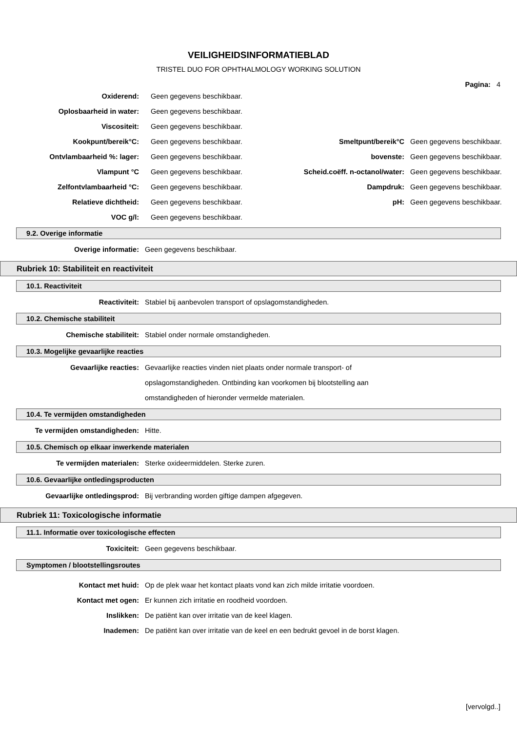VEILIGHEIDSINFORMATIEBLAD
TRISTEL DUO FOR OPHTHALMOLOGY WORKING SOLUTION
Pagina: 4
| Oxiderend: | Geen gegevens beschikbaar. | | |
| Oplosbaarheid in water: | Geen gegevens beschikbaar. | | |
| Viscositeit: | Geen gegevens beschikbaar. | | |
| Kookpunt/bereik°C: | Geen gegevens beschikbaar. | Smeltpunt/bereik°C | Geen gegevens beschikbaar. |
| Ontvlambaarheid %: lager: | Geen gegevens beschikbaar. | bovenste: | Geen gegevens beschikbaar. |
| Vlampunt °C | Geen gegevens beschikbaar. | Scheid.coëff. n-octanol/water: | Geen gegevens beschikbaar. |
| Zelfontvlambaarheid °C: | Geen gegevens beschikbaar. | Dampdruk: | Geen gegevens beschikbaar. |
| Relatieve dichtheid: | Geen gegevens beschikbaar. | pH: | Geen gegevens beschikbaar. |
| VOC g/l: | Geen gegevens beschikbaar. | | |
9.2. Overige informatie
Overige informatie: Geen gegevens beschikbaar.
Rubriek 10: Stabiliteit en reactiviteit
10.1. Reactiviteit
Reactiviteit: Stabiel bij aanbevolen transport of opslagomstandigheden.
10.2. Chemische stabiliteit
Chemische stabiliteit: Stabiel onder normale omstandigheden.
10.3. Mogelijke gevaarlijke reacties
Gevaarlijke reacties: Gevaarlijke reacties vinden niet plaats onder normale transport- of opslagomstandigheden. Ontbinding kan voorkomen bij blootstelling aan omstandigheden of hieronder vermelde materialen.
10.4. Te vermijden omstandigheden
Te vermijden omstandigheden: Hitte.
10.5. Chemisch op elkaar inwerkende materialen
Te vermijden materialen: Sterke oxideermiddelen. Sterke zuren.
10.6. Gevaarlijke ontledingsproducten
Gevaarlijke ontledingsprod: Bij verbranding worden giftige dampen afgegeven.
Rubriek 11: Toxicologische informatie
11.1. Informatie over toxicologische effecten
Toxiciteit: Geen gegevens beschikbaar.
Symptomen / blootstellingsroutes
Kontact met huid: Op de plek waar het kontact plaats vond kan zich milde irritatie voordoen.
Kontact met ogen: Er kunnen zich irritatie en roodheid voordoen.
Inslikken: De patiënt kan over irritatie van de keel klagen.
Inademen: De patiënt kan over irritatie van de keel en een bedrukt gevoel in de borst klagen.
[vervolgd..]